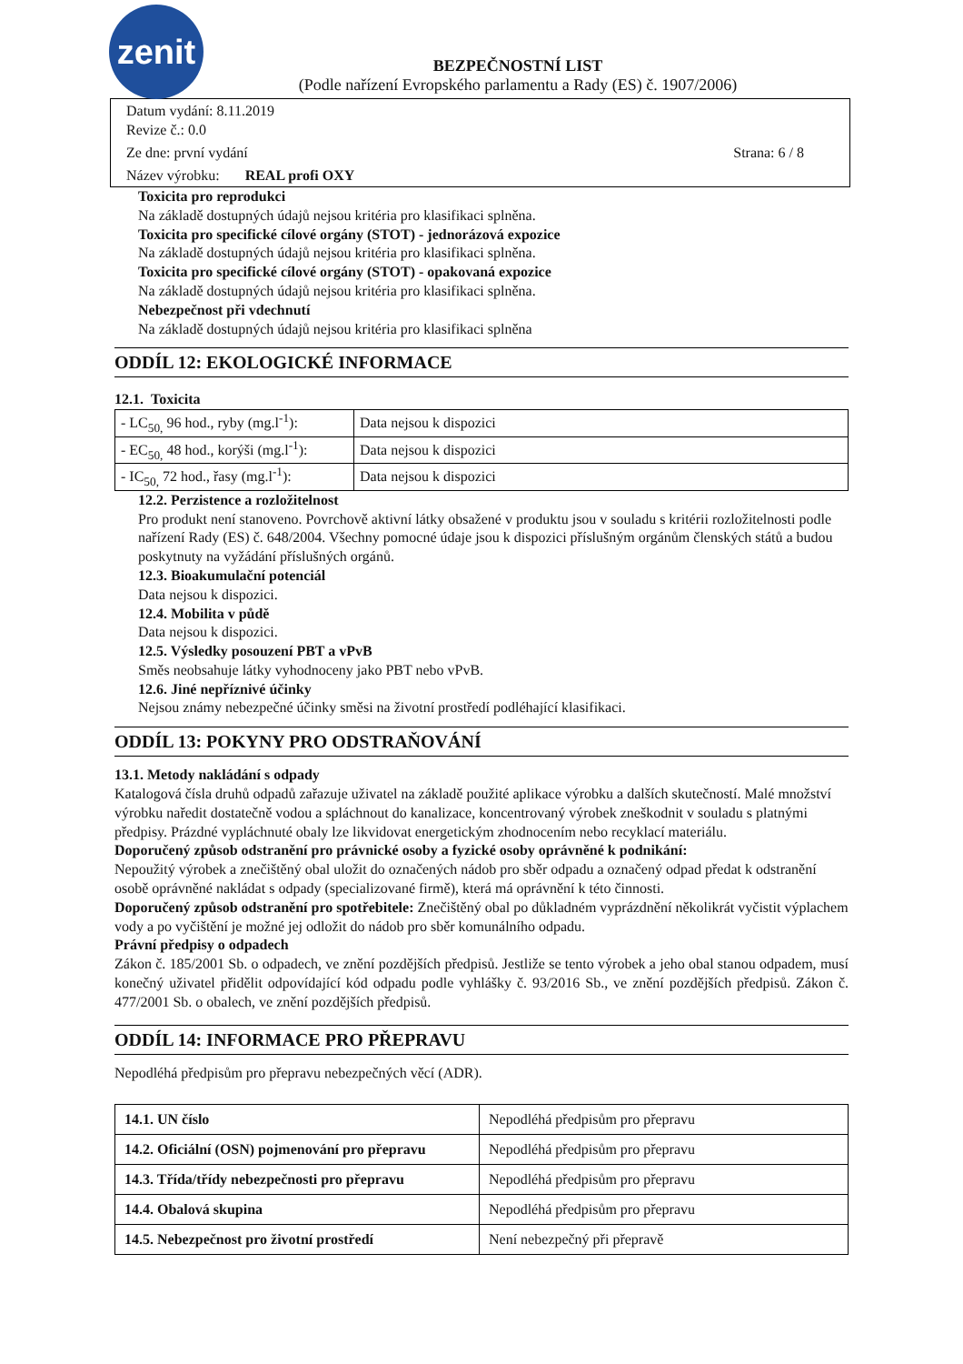zenit
BEZPEČNOSTNÍ LIST
(Podle nařízení Evropského parlamentu a Rady (ES) č. 1907/2006)
Datum vydání: 8.11.2019
Revize č.: 0.0
Ze dne: první vydání Strana: 6 / 8
Název výrobku: REAL profi OXY
Toxicita pro reprodukci
Na základě dostupných údajů nejsou kritéria pro klasifikaci splněna.
Toxicita pro specifické cílové orgány (STOT) - jednorázová expozice
Na základě dostupných údajů nejsou kritéria pro klasifikaci splněna.
Toxicita pro specifické cílové orgány (STOT) - opakovaná expozice
Na základě dostupných údajů nejsou kritéria pro klasifikaci splněna.
Nebezpečnost při vdechnutí
Na základě dostupných údajů nejsou kritéria pro klasifikaci splněna
ODDÍL 12: EKOLOGICKÉ INFORMACE
12.1. Toxicita
| - LC<sub>50,</sub> 96 hod., ryby (mg.l<sup>-1</sup>): | Data nejsou k dispozici |
| - EC<sub>50,</sub> 48 hod., korýši (mg.l<sup>-1</sup>): | Data nejsou k dispozici |
| - IC<sub>50,</sub> 72 hod., řasy (mg.l<sup>-1</sup>): | Data nejsou k dispozici |
12.2. Perzistence a rozložitelnost
Pro produkt není stanoveno. Povrchově aktivní látky obsažené v produktu jsou v souladu s kritérii rozložitelnosti podle nařízení Rady (ES) č. 648/2004. Všechny pomocné údaje jsou k dispozici příslušným orgánům členských států a budou poskytnuty na vyžádání příslušných orgánů.
12.3. Bioakumulační potenciál
Data nejsou k dispozici.
12.4. Mobilita v půdě
Data nejsou k dispozici.
12.5. Výsledky posouzení PBT a vPvB
Směs neobsahuje látky vyhodnoceny jako PBT nebo vPvB.
12.6. Jiné nepříznivé účinky
Nejsou známy nebezpečné účinky směsi na životní prostředí podléhající klasifikaci.
ODDÍL 13: POKYNY PRO ODSTRAŇOVÁNÍ
13.1. Metody nakládání s odpady
Katalogová čísla druhů odpadů zařazuje uživatel na základě použité aplikace výrobku a dalších skutečností. Malé množství výrobku naředit dostatečně vodou a spláchnout do kanalizace, koncentrovaný výrobek zneškodnit v souladu s platnými předpisy. Prázdné vypláchnuté obaly lze likvidovat energetickým zhodnocením nebo recyklací materiálu.
Doporučený způsob odstranění pro právnické osoby a fyzické osoby oprávněné k podnikání:
Nepoužitý výrobek a znečištěný obal uložit do označených nádob pro sběr odpadu a označený odpad předat k odstranění osobě oprávněné nakládat s odpady (specializované firmě), která má oprávnění k této činnosti.
Doporučený způsob odstranění pro spotřebitele: Znečištěný obal po důkladném vyprázdnění několikrát vyčistit výplachem vody a po vyčištění je možné jej odložit do nádob pro sběr komunálního odpadu.
Právní předpisy o odpadech
Zákon č. 185/2001 Sb. o odpadech, ve znění pozdějších předpisů. Jestliže se tento výrobek a jeho obal stanou odpadem, musí konečný uživatel přidělit odpovídající kód odpadu podle vyhlášky č. 93/2016 Sb., ve znění pozdějších předpisů. Zákon č. 477/2001 Sb. o obalech, ve znění pozdějších předpisů.
ODDÍL 14: INFORMACE PRO PŘEPRAVU
Nepodléhá předpisům pro přepravu nebezpečných věcí (ADR).
| 14.1. UN číslo | Nepodléhá předpisům pro přepravu |
| 14.2. Oficiální (OSN) pojmenování pro přepravu | Nepodléhá předpisům pro přepravu |
| 14.3. Třída/třídy nebezpečnosti pro přepravu | Nepodléhá předpisům pro přepravu |
| 14.4. Obalová skupina | Nepodléhá předpisům pro přepravu |
| 14.5. Nebezpečnost pro životní prostředí | Není nebezpečný při přepravě |